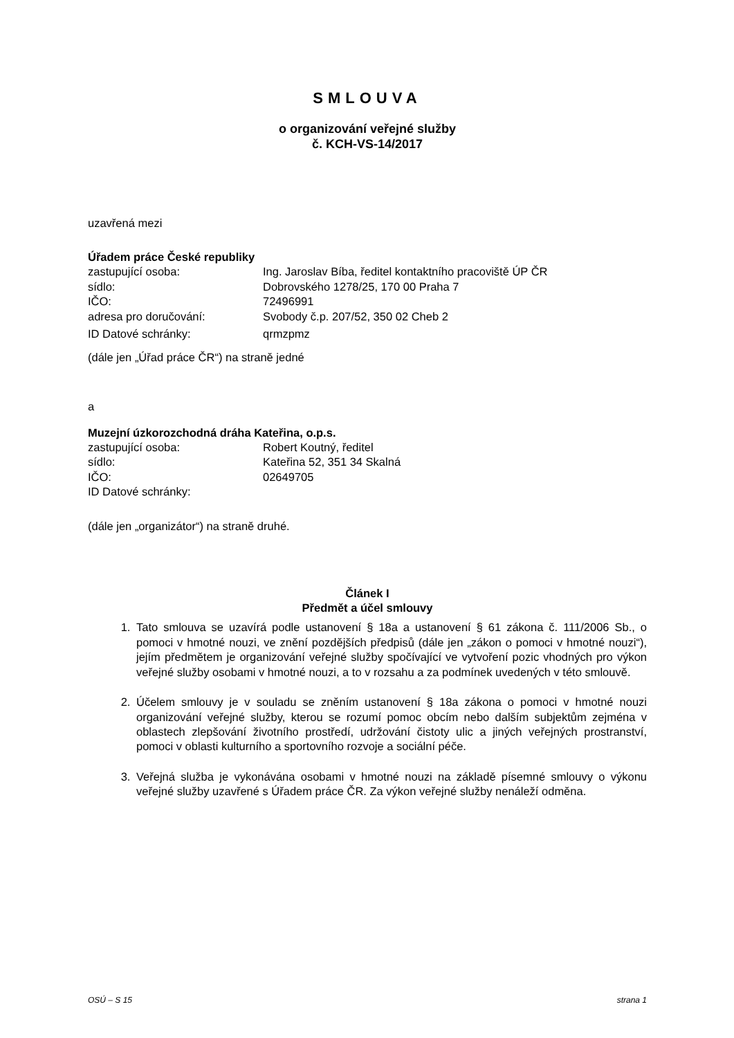SMLOUVA
o organizování veřejné služby
č. KCH-VS-14/2017
uzavřená mezi
Úřadem práce České republiky
zastupující osoba: Ing. Jaroslav Bíba, ředitel kontaktního pracoviště ÚP ČR
sídlo: Dobrovského 1278/25, 170 00 Praha 7
IČO: 72496991
adresa pro doručování: Svobody č.p. 207/52, 350 02 Cheb 2
ID Datové schránky: qrmzpmz
(dále jen „Úřad práce ČR“) na straně jedné
a
Muzejní úzkorozchodná dráha Kateřina, o.p.s.
zastupující osoba: Robert Koutný, ředitel
sídlo: Kateřina 52, 351 34 Skalná
IČO: 02649705
ID Datové schránky:
(dále jen „organizátor“) na straně druhé.
Článek I
Předmět a účel smlouvy
1. Tato smlouva se uzavírá podle ustanovení § 18a a ustanovení § 61 zákona č. 111/2006 Sb., o pomoci v hmotné nouzi, ve znění pozdějších předpisů (dále jen „zákon o pomoci v hmotné nouzi“), jejím předmětem je organizování veřejné služby spočívající ve vytvoření pozic vhodných pro výkon veřejné služby osobami v hmotné nouzi, a to v rozsahu a za podmínek uvedených v této smlouvě.
2. Účelem smlouvy je v souladu se zněním ustanovení § 18a zákona o pomoci v hmotné nouzi organizování veřejné služby, kterou se rozumí pomoc obcím nebo dalším subjektům zejména v oblastech zlepšování životního prostředí, udržování čistoty ulic a jiných veřejných prostranství, pomoci v oblasti kulturního a sportovního rozvoje a sociální péče.
3. Veřejná služba je vykonávána osobami v hmotné nouzi na základě písemné smlouvy o výkonu veřejné služby uzavřené s Úřadem práce ČR. Za výkon veřejné služby nenáleží odměna.
OSÚ – S 15 strana 1